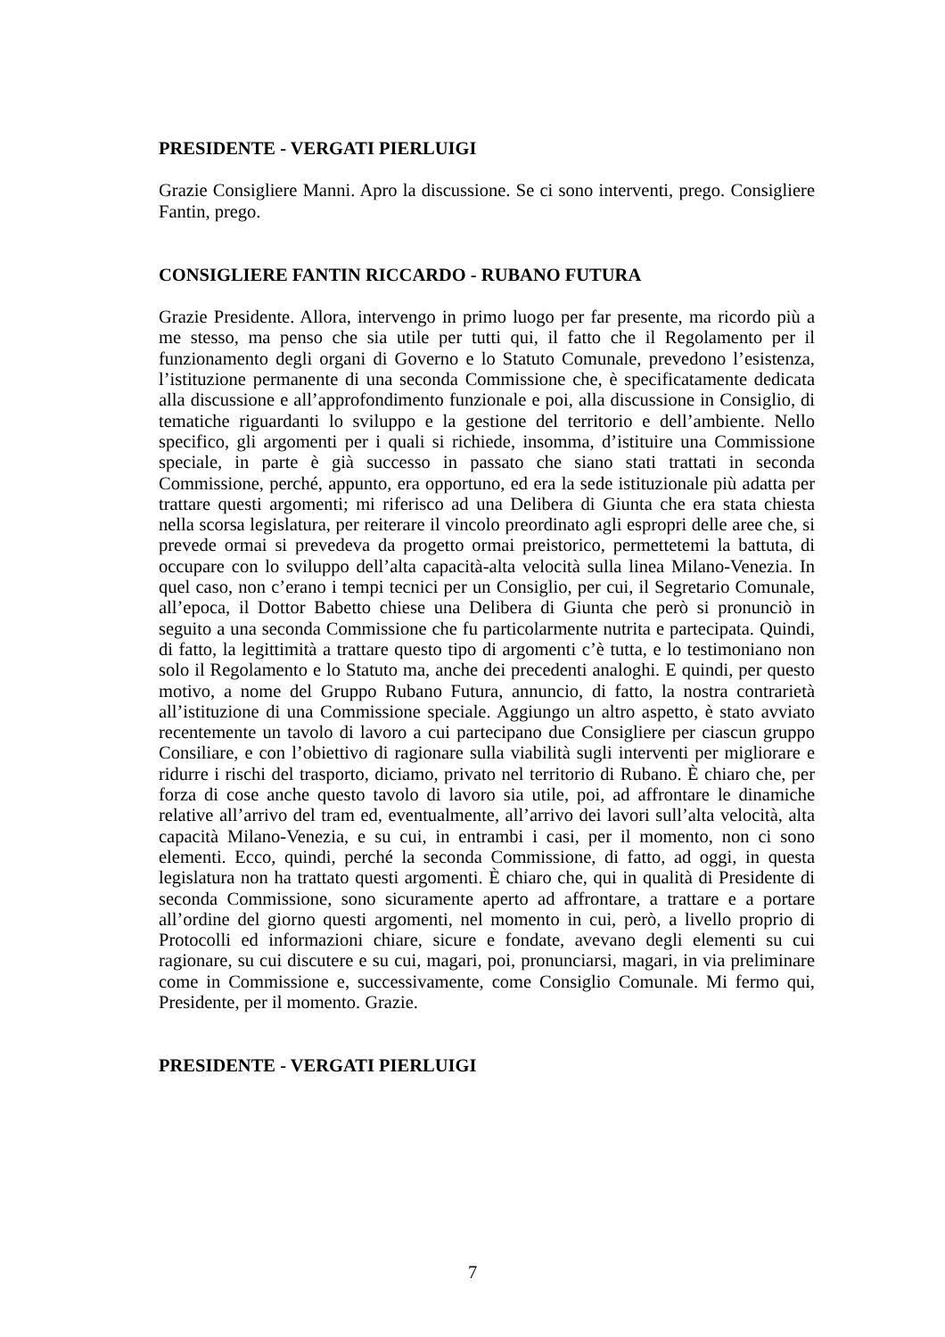PRESIDENTE - VERGATI PIERLUIGI
Grazie Consigliere Manni. Apro la discussione. Se ci sono interventi, prego. Consigliere Fantin, prego.
CONSIGLIERE FANTIN RICCARDO - RUBANO FUTURA
Grazie Presidente. Allora, intervengo in primo luogo per far presente, ma ricordo più a me stesso, ma penso che sia utile per tutti qui, il fatto che il Regolamento per il funzionamento degli organi di Governo e lo Statuto Comunale, prevedono l’esistenza, l’istituzione permanente di una seconda Commissione che, è specificatamente dedicata alla discussione e all’approfondimento funzionale e poi, alla discussione in Consiglio, di tematiche riguardanti lo sviluppo e la gestione del territorio e dell’ambiente. Nello specifico, gli argomenti per i quali si richiede, insomma, d’istituire una Commissione speciale, in parte è già successo in passato che siano stati trattati in seconda Commissione, perché, appunto, era opportuno, ed era la sede istituzionale più adatta per trattare questi argomenti; mi riferisco ad una Delibera di Giunta che era stata chiesta nella scorsa legislatura, per reiterare il vincolo preordinato agli espropri delle aree che, si prevede ormai si prevedeva da progetto ormai preistorico, permettetemi la battuta, di occupare con lo sviluppo dell’alta capacità-alta velocità sulla linea Milano-Venezia. In quel caso, non c’erano i tempi tecnici per un Consiglio, per cui, il Segretario Comunale, all’epoca, il Dottor Babetto chiese una Delibera di Giunta che però si pronunciò in seguito a una seconda Commissione che fu particolarmente nutrita e partecipata. Quindi, di fatto, la legittimità a trattare questo tipo di argomenti c’è tutta, e lo testimoniano non solo il Regolamento e lo Statuto ma, anche dei precedenti analoghi. E quindi, per questo motivo, a nome del Gruppo Rubano Futura, annuncio, di fatto, la nostra contrarietà all’istituzione di una Commissione speciale. Aggiungo un altro aspetto, è stato avviato recentemente un tavolo di lavoro a cui partecipano due Consigliere per ciascun gruppo Consiliare, e con l’obiettivo di ragionare sulla viabilità sugli interventi per migliorare e ridurre i rischi del trasporto, diciamo, privato nel territorio di Rubano. È chiaro che, per forza di cose anche questo tavolo di lavoro sia utile, poi, ad affrontare le dinamiche relative all’arrivo del tram ed, eventualmente, all’arrivo dei lavori sull’alta velocità, alta capacità Milano-Venezia, e su cui, in entrambi i casi, per il momento, non ci sono elementi. Ecco, quindi, perché la seconda Commissione, di fatto, ad oggi, in questa legislatura non ha trattato questi argomenti. È chiaro che, qui in qualità di Presidente di seconda Commissione, sono sicuramente aperto ad affrontare, a trattare e a portare all’ordine del giorno questi argomenti, nel momento in cui, però, a livello proprio di Protocolli ed informazioni chiare, sicure e fondate, avevano degli elementi su cui ragionare, su cui discutere e su cui, magari, poi, pronunciarsi, magari, in via preliminare come in Commissione e, successivamente, come Consiglio Comunale. Mi fermo qui, Presidente, per il momento. Grazie.
PRESIDENTE - VERGATI PIERLUIGI
7